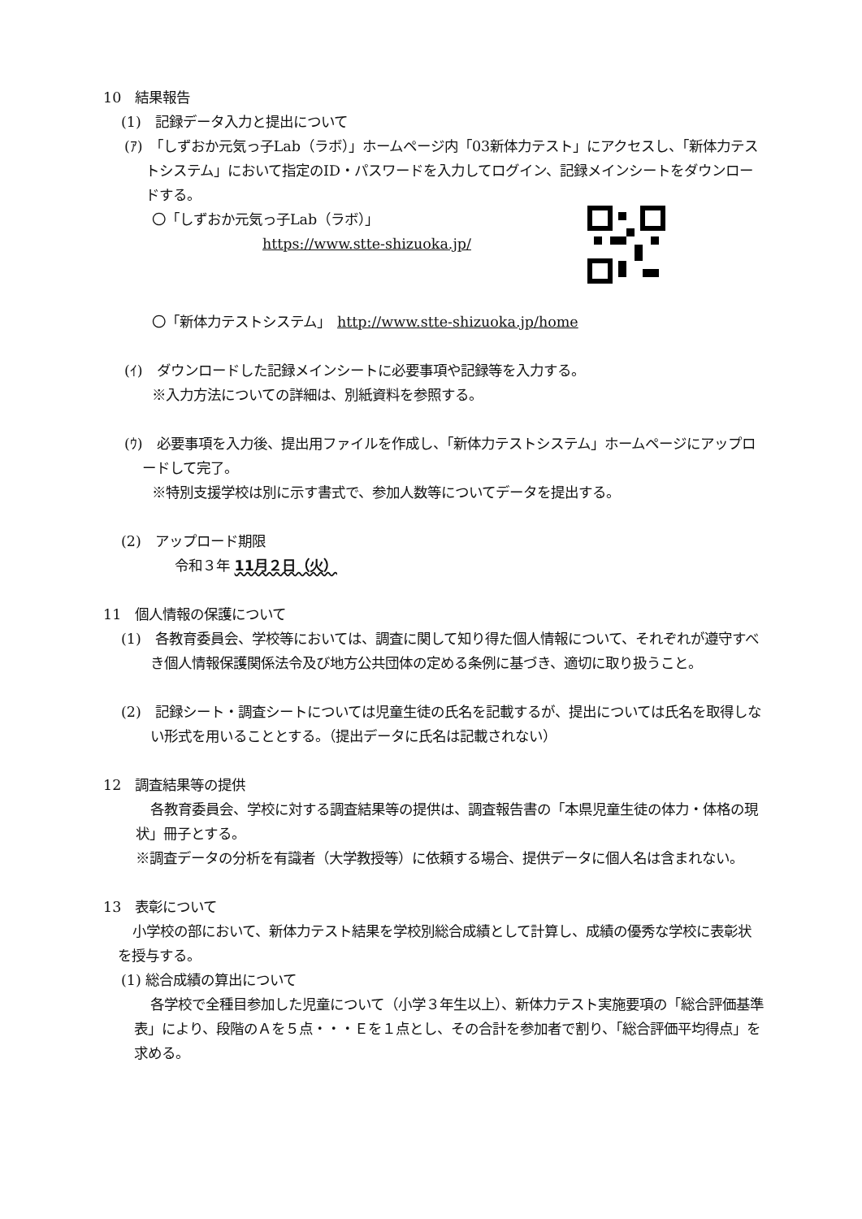10　結果報告
(1)　記録データ入力と提出について
(ｱ)　「しずおか元気っ子Lab（ラボ）」ホームページ内「03新体力テスト」にアクセスし、「新体力テストシステム」において指定のID・パスワードを入力してログイン、記録メインシートをダウンロードする。
〇「しずおか元気っ子Lab（ラボ）」
https://www.stte-shizuoka.jp/
〇「新体力テストシステム」　http://www.stte-shizuoka.jp/home
(ｲ)　ダウンロードした記録メインシートに必要事項や記録等を入力する。
※入力方法についての詳細は、別紙資料を参照する。
(ｳ)　必要事項を入力後、提出用ファイルを作成し、「新体力テストシステム」ホームページにアップロードして完了。
※特別支援学校は別に示す書式で、参加人数等についてデータを提出する。
(2)　アップロード期限
令和３年 11月２日（火）
11　個人情報の保護について
(1)　各教育委員会、学校等においては、調査に関して知り得た個人情報について、それぞれが遵守すべき個人情報保護関係法令及び地方公共団体の定める条例に基づき、適切に取り扱うこと。
(2)　記録シート・調査シートについては児童生徒の氏名を記載するが、提出については氏名を取得しない形式を用いることとする。（提出データに氏名は記載されない）
12　調査結果等の提供
各教育委員会、学校に対する調査結果等の提供は、調査報告書の「本県児童生徒の体力・体格の現状」冊子とする。
※調査データの分析を有識者（大学教授等）に依頼する場合、提供データに個人名は含まれない。
13　表彰について
小学校の部において、新体力テスト結果を学校別総合成績として計算し、成績の優秀な学校に表彰状を授与する。
(1) 総合成績の算出について
各学校で全種目参加した児童について（小学３年生以上）、新体力テスト実施要項の「総合評価基準表」により、段階のＡを５点・・・Ｅを１点とし、その合計を参加者で割り、「総合評価平均得点」を求める。